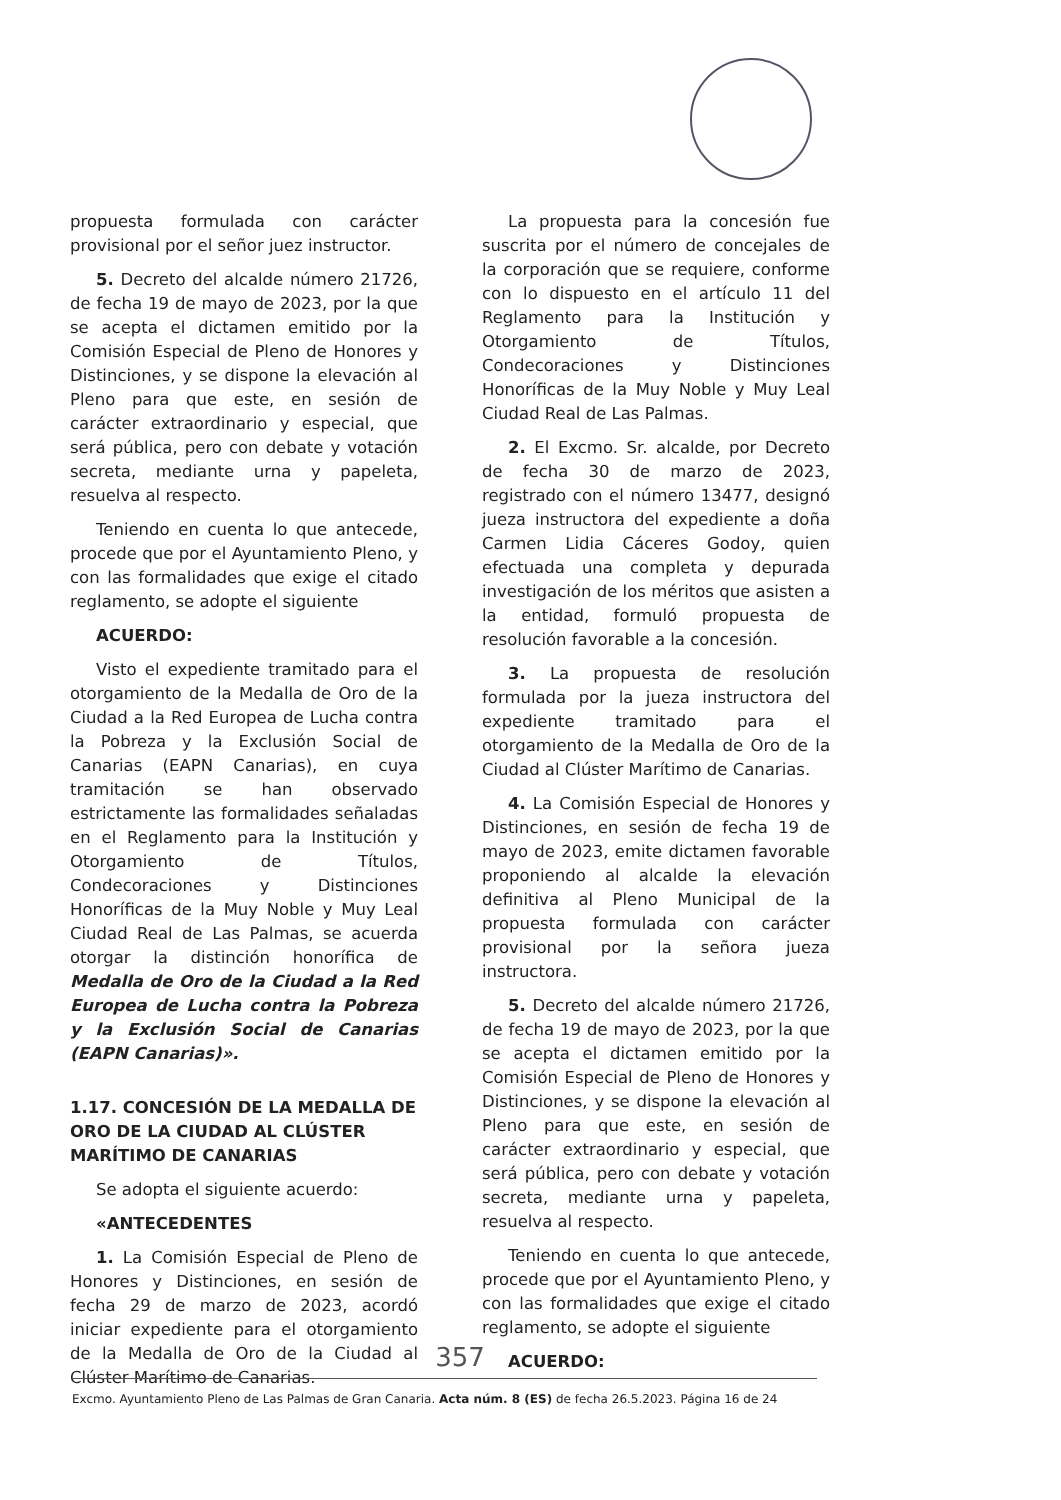propuesta formulada con carácter provisional por el señor juez instructor.
5. Decreto del alcalde número 21726, de fecha 19 de mayo de 2023, por la que se acepta el dictamen emitido por la Comisión Especial de Pleno de Honores y Distinciones, y se dispone la elevación al Pleno para que este, en sesión de carácter extraordinario y especial, que será pública, pero con debate y votación secreta, mediante urna y papeleta, resuelva al respecto.
Teniendo en cuenta lo que antecede, procede que por el Ayuntamiento Pleno, y con las formalidades que exige el citado reglamento, se adopte el siguiente
ACUERDO:
Visto el expediente tramitado para el otorgamiento de la Medalla de Oro de la Ciudad a la Red Europea de Lucha contra la Pobreza y la Exclusión Social de Canarias (EAPN Canarias), en cuya tramitación se han observado estrictamente las formalidades señaladas en el Reglamento para la Institución y Otorgamiento de Títulos, Condecoraciones y Distinciones Honoríficas de la Muy Noble y Muy Leal Ciudad Real de Las Palmas, se acuerda otorgar la distinción honorífica de Medalla de Oro de la Ciudad a la Red Europea de Lucha contra la Pobreza y la Exclusión Social de Canarias (EAPN Canarias)».
1.17. CONCESIÓN DE LA MEDALLA DE ORO DE LA CIUDAD AL CLÚSTER MARÍTIMO DE CANARIAS
Se adopta el siguiente acuerdo:
«ANTECEDENTES
1. La Comisión Especial de Pleno de Honores y Distinciones, en sesión de fecha 29 de marzo de 2023, acordó iniciar expediente para el otorgamiento de la Medalla de Oro de la Ciudad al Clúster Marítimo de Canarias.
La propuesta para la concesión fue suscrita por el número de concejales de la corporación que se requiere, conforme con lo dispuesto en el artículo 11 del Reglamento para la Institución y Otorgamiento de Títulos, Condecoraciones y Distinciones Honoríficas de la Muy Noble y Muy Leal Ciudad Real de Las Palmas.
2. El Excmo. Sr. alcalde, por Decreto de fecha 30 de marzo de 2023, registrado con el número 13477, designó jueza instructora del expediente a doña Carmen Lidia Cáceres Godoy, quien efectuada una completa y depurada investigación de los méritos que asisten a la entidad, formuló propuesta de resolución favorable a la concesión.
3. La propuesta de resolución formulada por la jueza instructora del expediente tramitado para el otorgamiento de la Medalla de Oro de la Ciudad al Clúster Marítimo de Canarias.
4. La Comisión Especial de Honores y Distinciones, en sesión de fecha 19 de mayo de 2023, emite dictamen favorable proponiendo al alcalde la elevación definitiva al Pleno Municipal de la propuesta formulada con carácter provisional por la señora jueza instructora.
5. Decreto del alcalde número 21726, de fecha 19 de mayo de 2023, por la que se acepta el dictamen emitido por la Comisión Especial de Pleno de Honores y Distinciones, y se dispone la elevación al Pleno para que este, en sesión de carácter extraordinario y especial, que será pública, pero con debate y votación secreta, mediante urna y papeleta, resuelva al respecto.
Teniendo en cuenta lo que antecede, procede que por el Ayuntamiento Pleno, y con las formalidades que exige el citado reglamento, se adopte el siguiente
ACUERDO:
357
Excmo. Ayuntamiento Pleno de Las Palmas de Gran Canaria. Acta núm. 8 (ES) de fecha 26.5.2023. Página 16 de 24